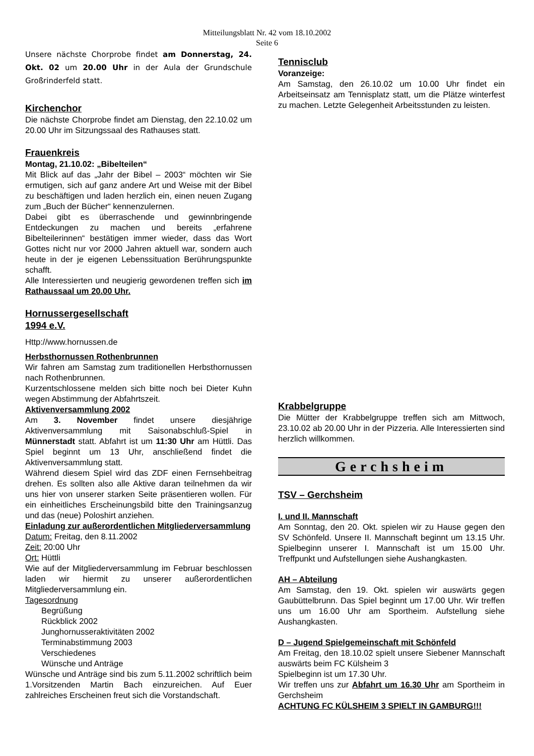Mitteilungsblatt Nr. 42 vom 18.10.2002
Seite 6
Unsere nächste Chorprobe findet am Donnerstag, 24. Okt. 02 um 20.00 Uhr in der Aula der Grundschule Großrinderfeld statt.
Kirchenchor
Die nächste Chorprobe findet am Dienstag, den 22.10.02 um 20.00 Uhr im Sitzungssaal des Rathauses statt.
Frauenkreis
Montag, 21.10.02: „Bibelteilen“
Mit Blick auf das „Jahr der Bibel – 2003“ möchten wir Sie ermutigen, sich auf ganz andere Art und Weise mit der Bibel zu beschäftigen und laden herzlich ein, einen neuen Zugang zum „Buch der Bücher“ kennenzulernen.
Dabei gibt es überraschende und gewinnbringende Entdeckungen zu machen und bereits „erfahrene Bibelteilerinnen“ bestätigen immer wieder, dass das Wort Gottes nicht nur vor 2000 Jahren aktuell war, sondern auch heute in der je eigenen Lebenssituation Berührungspunkte schafft.
Alle Interessierten und neugierig gewordenen treffen sich im Rathaussaal um 20.00 Uhr.
Hornussergesellschaft
1994 e.V.
Http://www.hornussen.de
Herbsthornussen Rothenbrunnen
Wir fahren am Samstag zum traditionellen Herbsthornussen nach Rothenbrunnen.
Kurzentschlossene melden sich bitte noch bei Dieter Kuhn wegen Abstimmung der Abfahrtszeit.
Aktivenversammlung 2002
Am 3. November findet unsere diesjährige Aktivenversammlung mit Saisonabschluß-Spiel in Münnerstadt statt. Abfahrt ist um 11:30 Uhr am Hüttli. Das Spiel beginnt um 13 Uhr, anschließend findet die Aktivenversammlung statt.
Während diesem Spiel wird das ZDF einen Fernsehbeitrag drehen. Es sollten also alle Aktive daran teilnehmen da wir uns hier von unserer starken Seite präsentieren wollen. Für ein einheitliches Erscheinungsbild bitte den Trainingsanzug und das (neue) Poloshirt anziehen.
Einladung zur außerordentlichen Mitgliederversammlung
Datum: Freitag, den 8.11.2002
Zeit: 20:00 Uhr
Ort: Hüttli
Wie auf der Mitgliederversammlung im Februar beschlossen laden wir hiermit zu unserer außerordentlichen Mitgliederversammlung ein.
Tagesordnung
Begrüßung
Rückblick 2002
Junghornusseraktivitäten 2002
Terminabstimmung 2003
Verschiedenes
Wünsche und Anträge
Wünsche und Anträge sind bis zum 5.11.2002 schriftlich beim 1.Vorsitzenden Martin Bach einzureichen. Auf Euer zahlreiches Erscheinen freut sich die Vorstandschaft.
Tennisclub
Voranzeige:
Am Samstag, den 26.10.02 um 10.00 Uhr findet ein Arbeitseinsatz am Tennisplatz statt, um die Plätze winterfest zu machen. Letzte Gelegenheit Arbeitsstunden zu leisten.
Krabbelgruppe
Die Mütter der Krabbelgruppe treffen sich am Mittwoch, 23.10.02 ab 20.00 Uhr in der Pizzeria. Alle Interessierten sind herzlich willkommen.
Gerchsheim
TSV – Gerchsheim
I. und II. Mannschaft
Am Sonntag, den 20. Okt. spielen wir zu Hause gegen den SV Schönfeld. Unsere II. Mannschaft beginnt um 13.15 Uhr. Spielbeginn unserer I. Mannschaft ist um 15.00 Uhr. Treffpunkt und Aufstellungen siehe Aushangkasten.
AH – Abteilung
Am Samstag, den 19. Okt. spielen wir auswärts gegen Gaubüttelbrunn. Das Spiel beginnt um 17.00 Uhr. Wir treffen uns um 16.00 Uhr am Sportheim. Aufstellung siehe Aushangkasten.
D – Jugend Spielgemeinschaft mit Schönfeld
Am Freitag, den 18.10.02 spielt unsere Siebener Mannschaft auswärts beim FC Külsheim 3
Spielbeginn ist um 17.30 Uhr.
Wir treffen uns zur Abfahrt um 16.30 Uhr am Sportheim in Gerchsheim
ACHTUNG FC KÜLSHEIM 3 SPIELT IN GAMBURG!!!